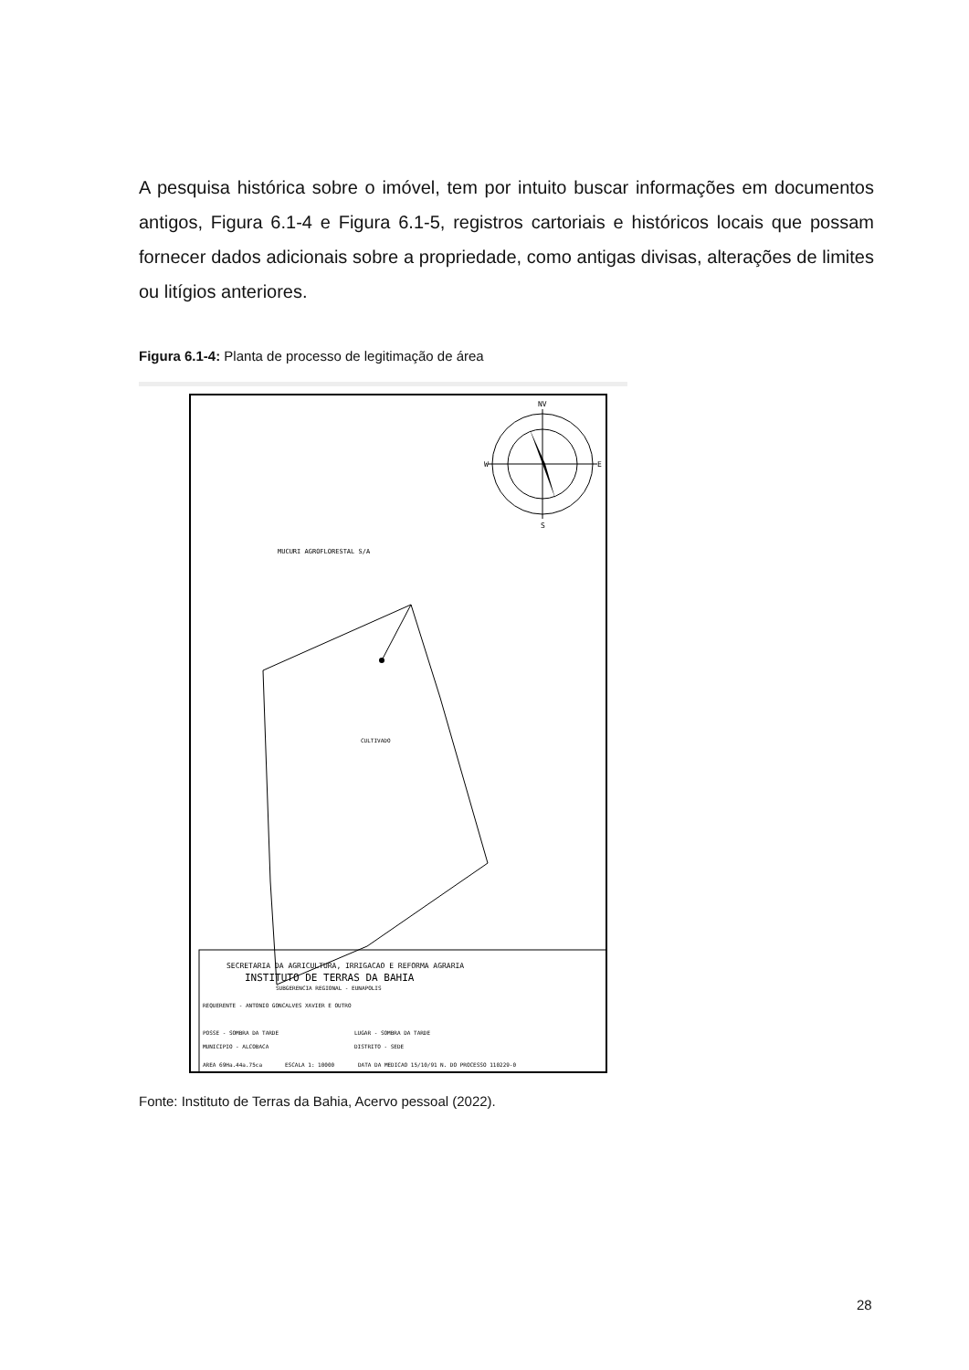A pesquisa histórica sobre o imóvel, tem por intuito buscar informações em documentos antigos, Figura 6.1-4 e Figura 6.1-5, registros cartoriais e históricos locais que possam fornecer dados adicionais sobre a propriedade, como antigas divisas, alterações de limites ou litígios anteriores.
Figura 6.1-4: Planta de processo de legitimação de área
NV
S
W
E
MUCURI AGROFLORESTAL S/A
CULTIVADO
SECRETARIA DA AGRICULTURA, IRRIGACAO E REFORMA AGRARIA
INSTITUTO DE TERRAS DA BAHIA
SUBGERENCIA REGIONAL - EUNAPOLIS
REQUERENTE - ANTONIO GONCALVES XAVIER E OUTRO
POSSE - SOMBRA DA TARDE
LUGAR - SOMBRA DA TARDE
MUNICIPIO - ALCOBACA
DISTRITO - SEDE
AREA 69Ha.44a.75ca
ESCALA 1: 10000
DATA DA MEDICAO 15/10/91
N. DO PROCESSO 110229-0
Fonte: Instituto de Terras da Bahia, Acervo pessoal (2022).
28